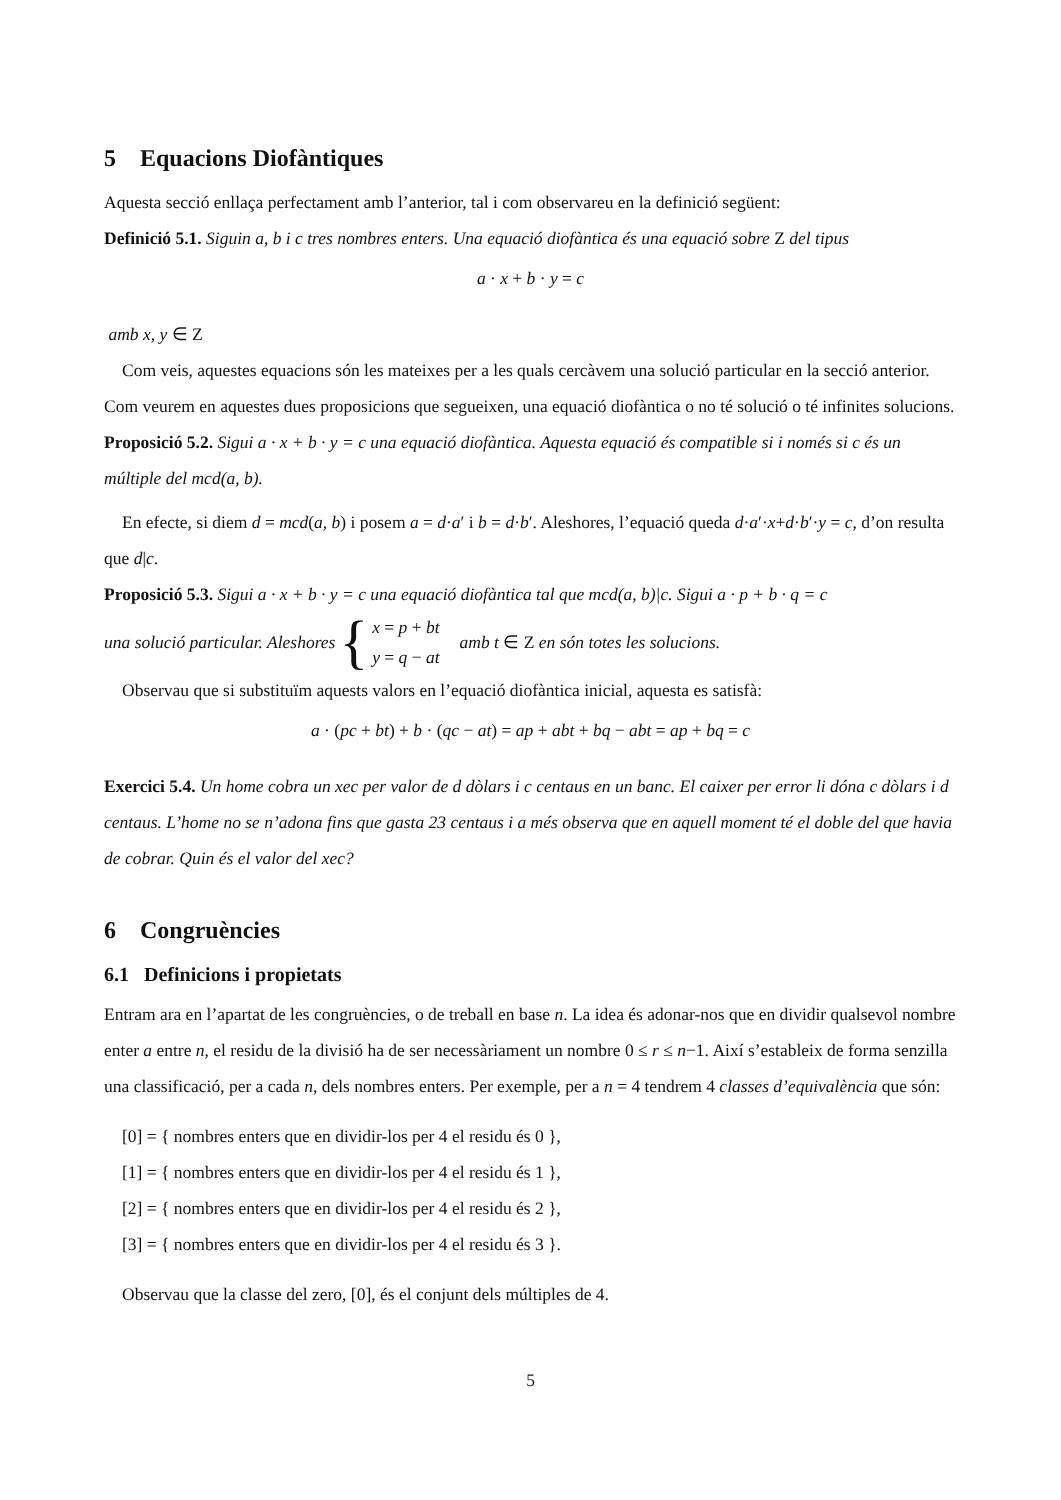5 Equacions Diofàntiques
Aquesta secció enllaça perfectament amb l’anterior, tal i com observareu en la definició següent:
Definició 5.1. Siguin a, b i c tres nombres enters. Una equació diofàntica és una equació sobre Z del tipus
a · x + b · y = c
amb x, y ∈ Z
Com veis, aquestes equacions són les mateixes per a les quals cercàvem una solució particular en la secció anterior. Com veurem en aquestes dues proposicions que segueixen, una equació diofàntica o no té solució o té infinites solucions.
Proposició 5.2. Sigui a · x + b · y = c una equació diofàntica. Aquesta equació és compatible si i només si c és un múltiple del mcd(a, b).
En efecte, si diem d = mcd(a, b) i posem a = d·a′ i b = d·b′. Aleshores, l’equació queda d·a′·x+d·b′·y = c, d’on resulta que d|c.
Proposició 5.3. Sigui a · x + b · y = c una equació diofàntica tal que mcd(a, b)|c. Sigui a · p + b · q = c
una solució particular. Aleshores { x = p + bt
y = q − at amb t ∈ Z en són totes les solucions.
Observau que si substituïm aquests valors en l’equació diofàntica inicial, aquesta es satisfà:
a · (pc + bt) + b · (qc − at) = ap + abt + bq − abt = ap + bq = c
Exercici 5.4. Un home cobra un xec per valor de d dòlars i c centaus en un banc. El caixer per error li dóna c dòlars i d centaus. L’home no se n’adona fins que gasta 23 centaus i a més observa que en aquell moment té el doble del que havia de cobrar. Quin és el valor del xec?
6 Congruències
6.1 Definicions i propietats
Entram ara en l’apartat de les congruències, o de treball en base n. La idea és adonar-nos que en dividir qualsevol nombre enter a entre n, el residu de la divisió ha de ser necessàriament un nombre 0 ≤ r ≤ n−1. Així s’estableix de forma senzilla una classificació, per a cada n, dels nombres enters. Per exemple, per a n = 4 tendrem 4 classes d’equivalència que són:
[0] = { nombres enters que en dividir-los per 4 el residu és 0 },
[1] = { nombres enters que en dividir-los per 4 el residu és 1 },
[2] = { nombres enters que en dividir-los per 4 el residu és 2 },
[3] = { nombres enters que en dividir-los per 4 el residu és 3 }.
Observau que la classe del zero, [0], és el conjunt dels múltiples de 4.
5